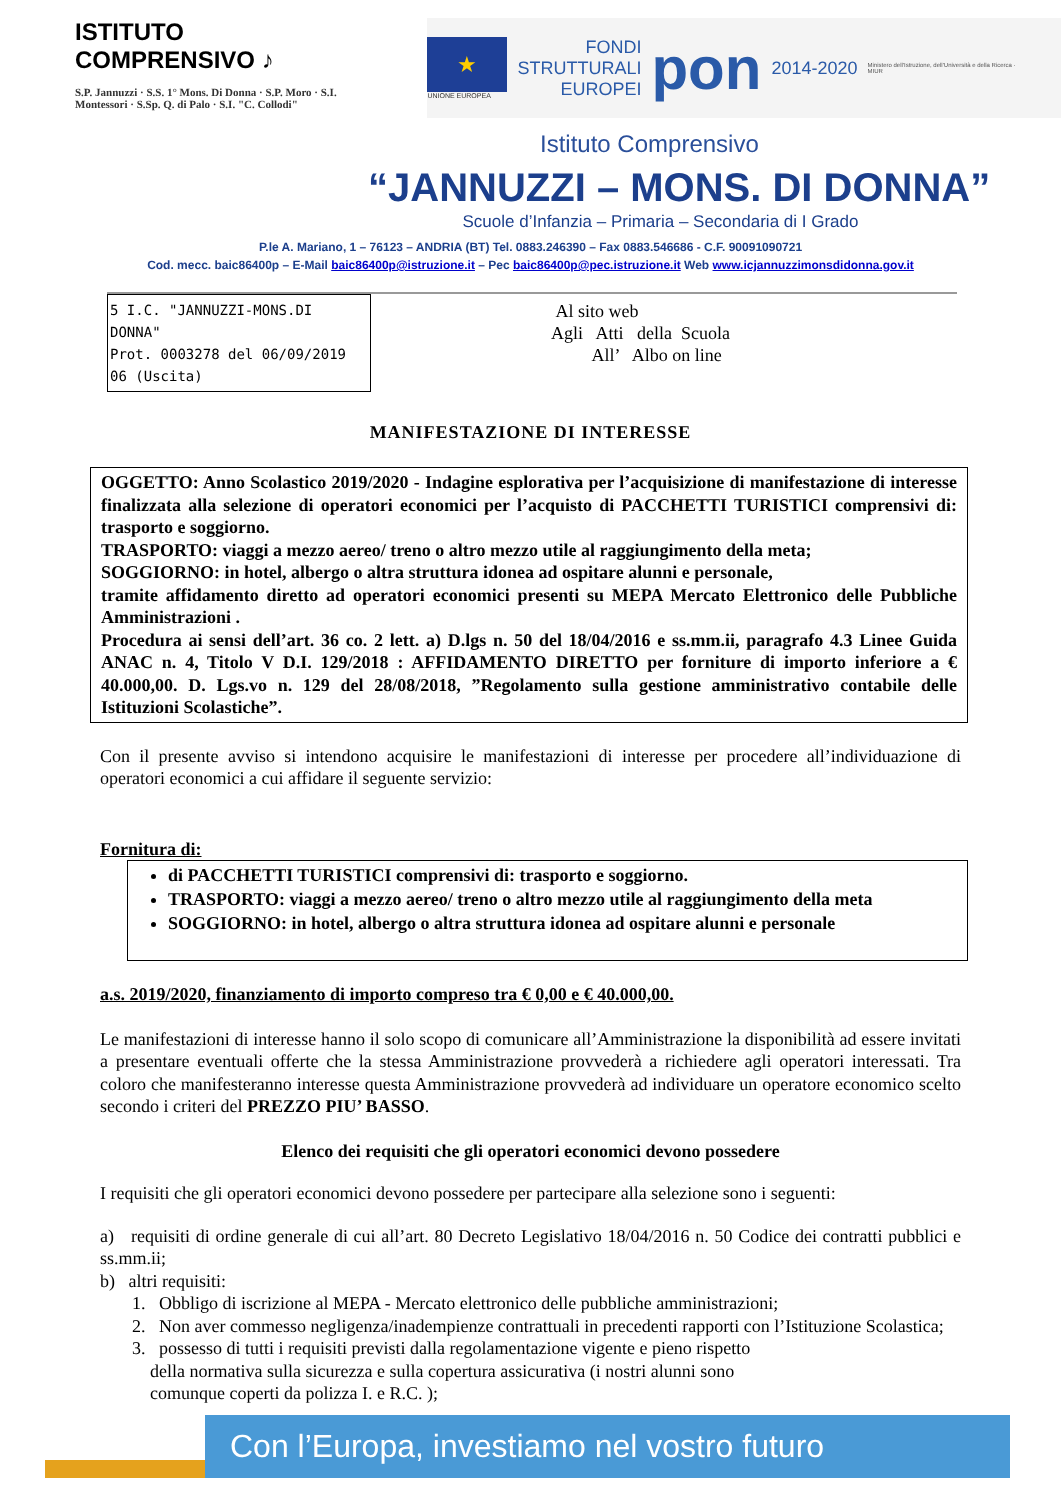ISTITUTO COMPRENSIVO ♪
S.P. Jannuzzi · S.S. 1° Mons. Di Donna · S.P. Moro · S.I. Montessori · S.Sp. Q. di Palo · S.I. "C. Collodi"
★
UNIONE EUROPEA
FONDI
STRUTTURALI
EUROPEI
pon
2014-2020
Ministero dell'Istruzione, dell'Università e della Ricerca · MIUR
Istituto Comprensivo
“JANNUZZI – MONS. DI DONNA”
Scuole d’Infanzia – Primaria – Secondaria di I Grado
P.le A. Mariano, 1 – 76123 – ANDRIA (BT) Tel. 0883.246390 – Fax 0883.546686 - C.F. 90091090721
Cod. mecc. baic86400p – E-Mail baic86400p@istruzione.it – Pec baic86400p@pec.istruzione.it Web www.icjannuzzimonsdidonna.gov.it
5 I.C. "JANNUZZI-MONS.DI DONNA"
Prot. 0003278 del 06/09/2019
06 (Uscita)
Al sito web
Agli Atti della Scuola
All’ Albo on line
MANIFESTAZIONE DI INTERESSE
OGGETTO: Anno Scolastico 2019/2020 - Indagine esplorativa per l’acquisizione di manifestazione di interesse finalizzata alla selezione di operatori economici per l’acquisto di PACCHETTI TURISTICI comprensivi di: trasporto e soggiorno.
TRASPORTO: viaggi a mezzo aereo/ treno o altro mezzo utile al raggiungimento della meta;
SOGGIORNO: in hotel, albergo o altra struttura idonea ad ospitare alunni e personale,
tramite affidamento diretto ad operatori economici presenti su MEPA Mercato Elettronico delle Pubbliche Amministrazioni .
Procedura ai sensi dell’art. 36 co. 2 lett. a) D.lgs n. 50 del 18/04/2016 e ss.mm.ii, paragrafo 4.3 Linee Guida ANAC n. 4, Titolo V D.I. 129/2018 : AFFIDAMENTO DIRETTO per forniture di importo inferiore a € 40.000,00. D. Lgs.vo n. 129 del 28/08/2018, ”Regolamento sulla gestione amministrativo contabile delle Istituzioni Scolastiche”.
Con il presente avviso si intendono acquisire le manifestazioni di interesse per procedere all’individuazione di operatori economici a cui affidare il seguente servizio:
Fornitura di:
di PACCHETTI TURISTICI comprensivi di: trasporto e soggiorno.
TRASPORTO: viaggi a mezzo aereo/ treno o altro mezzo utile al raggiungimento della meta
SOGGIORNO: in hotel, albergo o altra struttura idonea ad ospitare alunni e personale
a.s. 2019/2020, finanziamento di importo compreso tra € 0,00 e € 40.000,00.
Le manifestazioni di interesse hanno il solo scopo di comunicare all’Amministrazione la disponibilità ad essere invitati a presentare eventuali offerte che la stessa Amministrazione provvederà a richiedere agli operatori interessati. Tra coloro che manifesteranno interesse questa Amministrazione provvederà ad individuare un operatore economico scelto secondo i criteri del PREZZO PIU’ BASSO.
Elenco dei requisiti che gli operatori economici devono possedere
I requisiti che gli operatori economici devono possedere per partecipare alla selezione sono i seguenti:
a) requisiti di ordine generale di cui all’art. 80 Decreto Legislativo 18/04/2016 n. 50 Codice dei contratti pubblici e ss.mm.ii;
b) altri requisiti:
1. Obbligo di iscrizione al MEPA - Mercato elettronico delle pubbliche amministrazioni;
2. Non aver commesso negligenza/inadempienze contrattuali in precedenti rapporti con l’Istituzione Scolastica;
3. possesso di tutti i requisiti previsti dalla regolamentazione vigente e pieno rispetto
della normativa sulla sicurezza e sulla copertura assicurativa (i nostri alunni sono
comunque coperti da polizza I. e R.C. );
Con l’Europa, investiamo nel vostro futuro